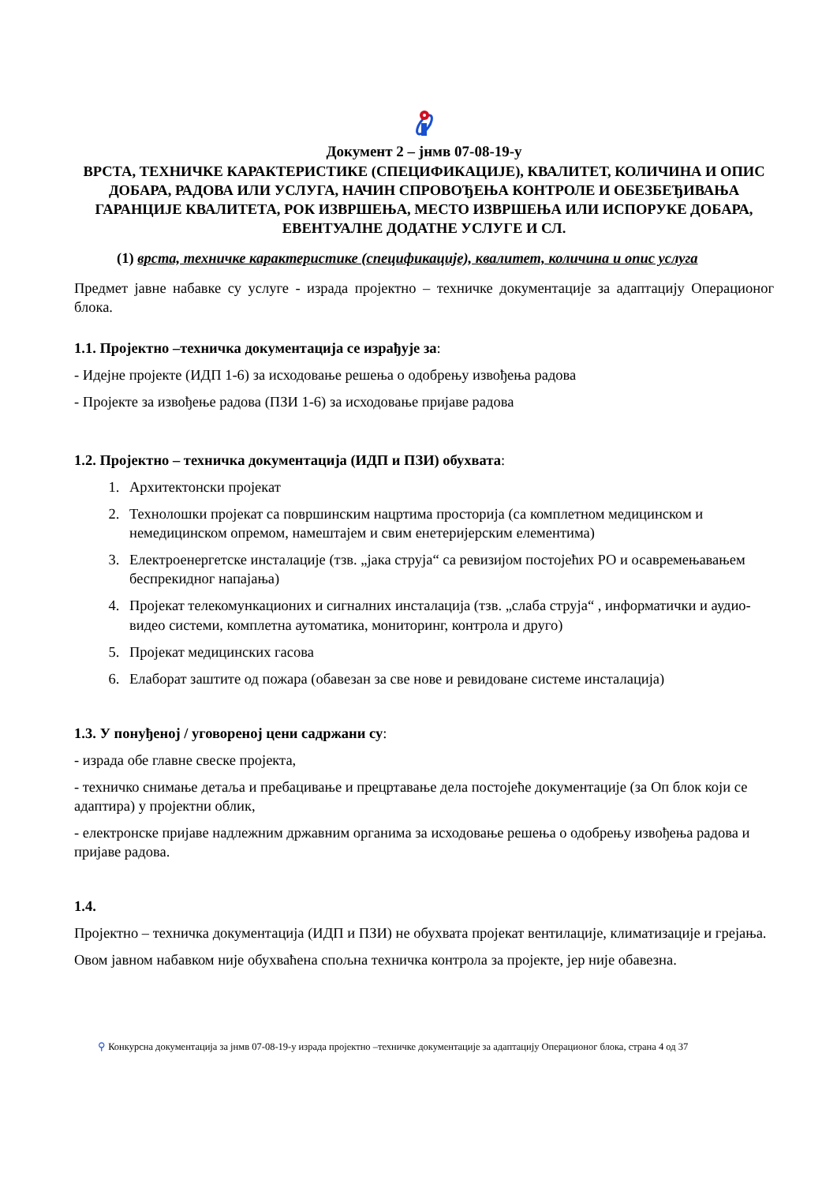Документ 2 – јнмв 07-08-19-у
ВРСТА, ТЕХНИЧКЕ КАРАКТЕРИСТИКЕ (СПЕЦИФИКАЦИЈЕ), КВАЛИТЕТ, КОЛИЧИНА И ОПИС ДОБАРА, РАДОВА ИЛИ УСЛУГА, НАЧИН СПРОВОЂЕЊА КОНТРОЛЕ И ОБЕЗБЕЂИВАЊА ГАРАНЦИЈЕ КВАЛИТЕТА, РОК ИЗВРШЕЊА, МЕСТО ИЗВРШЕЊА ИЛИ ИСПОРУКЕ ДОБАРА, ЕВЕНТУАЛНЕ ДОДАТНЕ УСЛУГЕ И СЛ.
(1) врста, техничке карактеристике (спецификације), квалитет, количина и опис услуга
Предмет јавне набавке су услуге - израда пројектно – техничке документације за адаптацију Операционог блока.
1.1. Пројектно –техничка документација се израђује за:
- Идејне пројекте (ИДП 1-6) за исходовање решења о одобрењу извођења радова
- Пројекте за извођење радова (ПЗИ 1-6) за исходовање пријаве радова
1.2. Пројектно – техничка документација (ИДП и ПЗИ) обухвата:
1. Архитектонски пројекат
2. Технолошки пројекат са површинским нацртима просторија (са комплетном медицинском и немедицинском опремом, намештајем и свим енетеријерским елементима)
3. Електроенергетске инсталације (тзв. „јака струја“ са ревизијом постојећих РО и осавремењавањем беспрекидног напајања)
4. Пројекат телекомункационих и сигналних инсталација (тзв. „слаба струја“ , информатички и аудио-видео системи, комплетна аутоматика, мониторинг, контрола и друго)
5. Пројекат медицинских гасова
6. Елаборат заштите од пожара (обавезан за све нове и ревидоване системе инсталација)
1.3. У понуђеној / уговореној цени садржани су:
- израда обе главне свеске пројекта,
- техничко снимање детаља и пребацивање и прецртавање дела постојеће документације (за Оп блок који се адаптира) у пројектни облик,
- електронске пријаве надлежним државним органима за исходовање решења о одобрењу извођења радова и пријаве радова.
1.4.
Пројектно – техничка документација (ИДП и ПЗИ) не обухвата пројекат вентилације, климатизације и грејања.
Овом јавном набавком није обухваћена спољна техничка контрола за пројекте, јер није обавезна.
⚲ Конкурсна документација за јнмв 07-08-19-у израда пројектно –техничке документације за адаптацију Операционог блока, страна 4 од 37